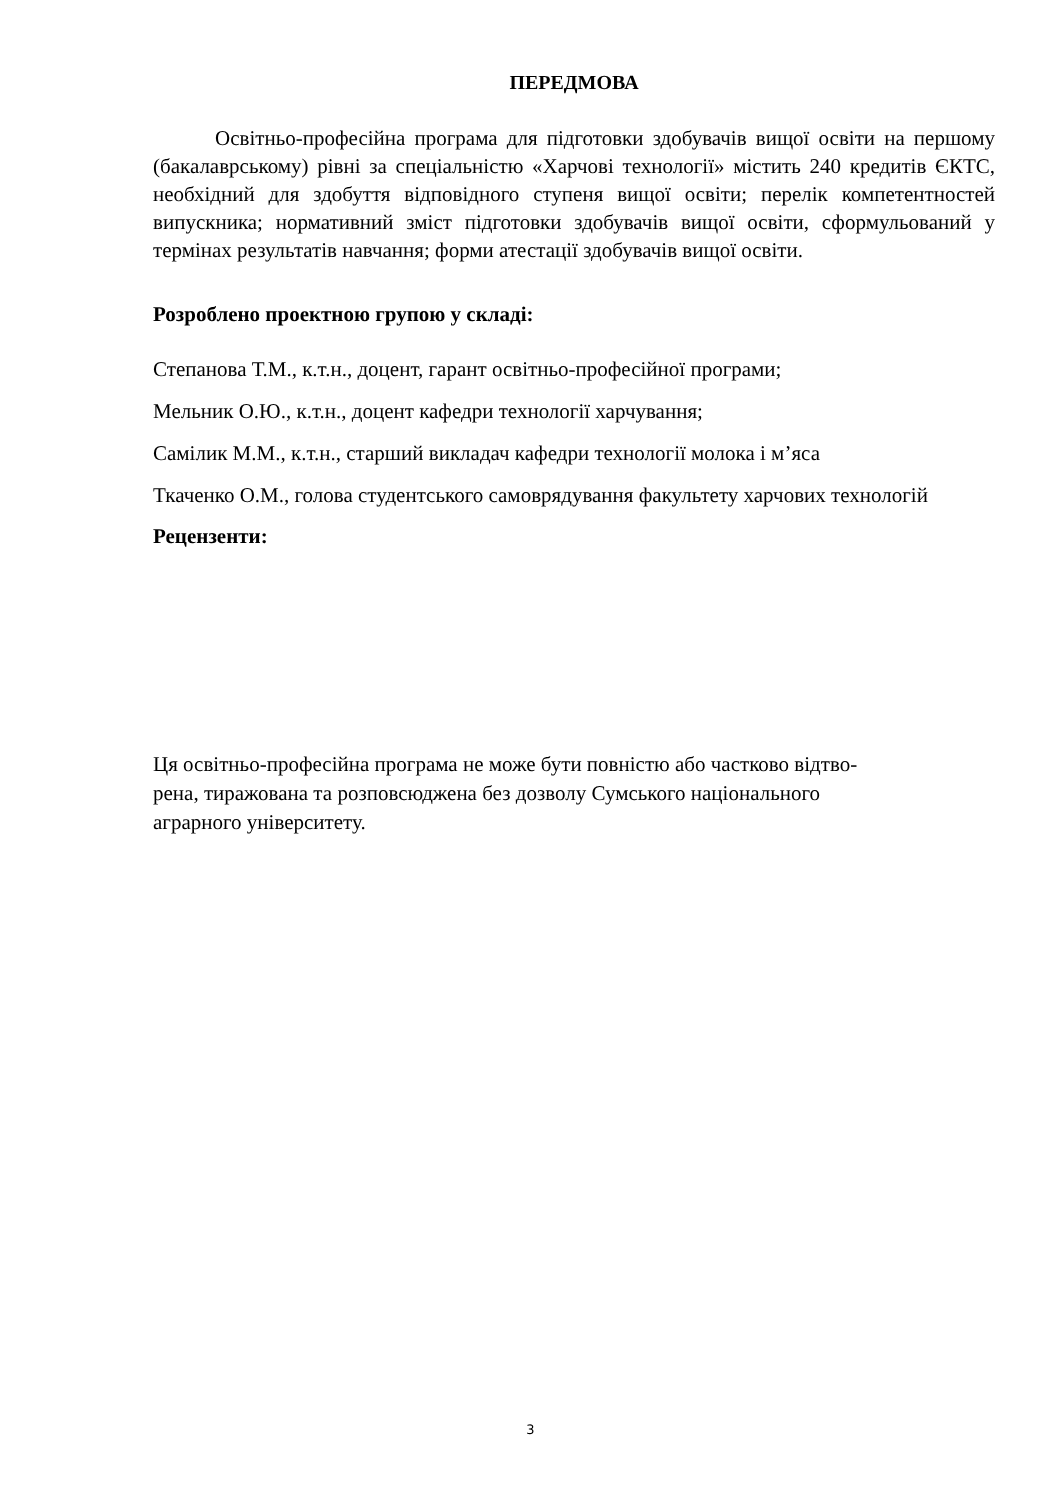ПЕРЕДМОВА
Освітньо-професійна програма для підготовки здобувачів вищої освіти на першому (бакалаврському) рівні за спеціальністю «Харчові технології» містить 240 кредитів ЄКТС, необхідний для здобуття відповідного ступеня вищої освіти; перелік компетентностей випускника; нормативний зміст підготовки здобувачів вищої освіти, сформульований у термінах результатів навчання; форми атестації здобувачів вищої освіти.
Розроблено проектною групою у складі:
Степанова Т.М., к.т.н., доцент, гарант освітньо-професійної програми;
Мельник О.Ю., к.т.н., доцент кафедри технології харчування;
Самілик М.М., к.т.н., старший викладач кафедри технології молока і м’яса
Ткаченко О.М., голова студентського самоврядування факультету харчових технологій
Рецензенти:
Ця освітньо-професійна програма не може бути повністю або частково відтво-
рена, тиражована та розповсюджена без дозволу Сумського національного
аграрного університету.
3